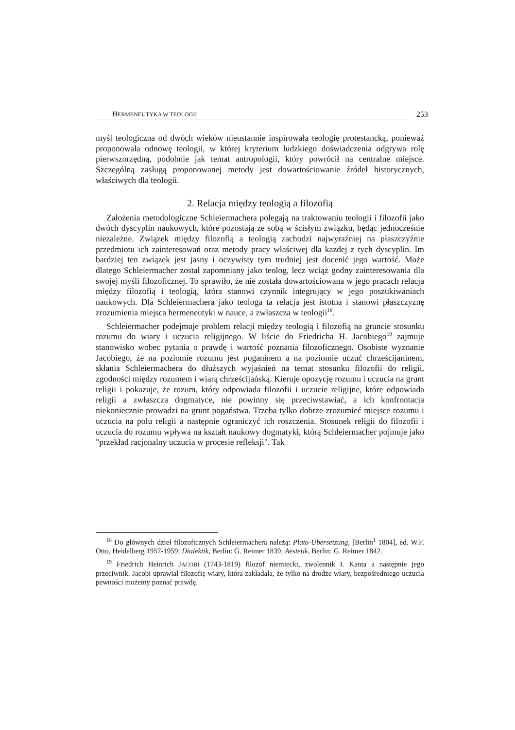HERMENEUTYKA W TEOLOGII 253
myśl teologiczna od dwóch wieków nieustannie inspirowała teologię protestancką, ponieważ proponowała odnowę teologii, w której kryterium ludzkiego doświadczenia odgrywa rolę pierwszorzędną, podobnie jak temat antropologii, który powrócił na centralne miejsce. Szczególną zasługą proponowanej metody jest dowartościowanie źródeł historycznych, właściwych dla teologii.
2. Relacja między teologią a filozofią
Założenia metodologiczne Schleiermachera polegają na traktowaniu teologii i filozofii jako dwóch dyscyplin naukowych, które pozostają ze sobą w ścisłym związku, będąc jednocześnie niezależne. Związek między filozofią a teologią zachodzi najwyraźniej na płaszczyźnie przedmiotu ich zainteresowań oraz metody pracy właściwej dla każdej z tych dyscyplin. Im bardziej ten związek jest jasny i oczywisty tym trudniej jest docenić jego wartość. Może dlatego Schleiermacher został zapomniany jako teolog, lecz wciąż godny zainteresowania dla swojej myśli filozoficznej. To sprawiło, że nie została dowartościowana w jego pracach relacja między filozofią i teologią, która stanowi czynnik integrujący w jego poszukiwaniach naukowych. Dla Schleiermachera jako teologa ta relacja jest istotna i stanowi płaszczyznę zrozumienia miejsca hermeneutyki w nauce, a zwłaszcza w teologii<sup>18</sup>.
Schleiermacher podejmuje problem relacji między teologią i filozofią na gruncie stosunku rozumu do wiary i uczucia religijnego. W liście do Friedricha H. Jacobiego<sup>19</sup> zajmuje stanowisko wobec pytania o prawdę i wartość poznania filozoficznego. Osobiste wyznanie Jacobiego, że na poziomie rozumu jest poganinem a na poziomie uczuć chrześcijaninem, skłania Schleiermachera do dłuższych wyjaśnień na temat stosunku filozofii do religii, zgodności między rozumem i wiarą chrześcijańską. Kieruje opozycję rozumu i uczucia na grunt religii i pokazuje, że rozum, który odpowiada filozofii i uczucie religijne, które odpowiada religii a zwłaszcza dogmatyce, nie powinny się przeciwstawiać, a ich konfrontacja niekoniecznie prowadzi na grunt pogaństwa. Trzeba tylko dobrze zrozumieć miejsce rozumu i uczucia na polu religii a następnie ograniczyć ich roszczenia. Stosunek religii do filozofii i uczucia do rozumu wpływa na kształt naukowy dogmatyki, którą Schleiermacher pojmuje jako "przekład racjonalny uczucia w procesie refleksji". Tak
<sup>18</sup> Do głównych dzieł filozoficznych Schleiermachera należą: Plato-Übersetzung, [Berlin<sup>1</sup> 1804], ed. W.F. Otto, Heidelberg 1957-1959; Dialektik, Berlin: G. Reimer 1839; Aestetik, Berlin: G. Reimer 1842.
<sup>19</sup> Friedrich Heinrich JACOBI (1743-1819) filozof niemiecki, zwolennik I. Kanta a następnie jego przeciwnik. Jacobi uprawiał filozofię wiary, która zakładała, że tylko na drodze wiary, bezpośredniego uczucia pewności możemy poznać prawdę.